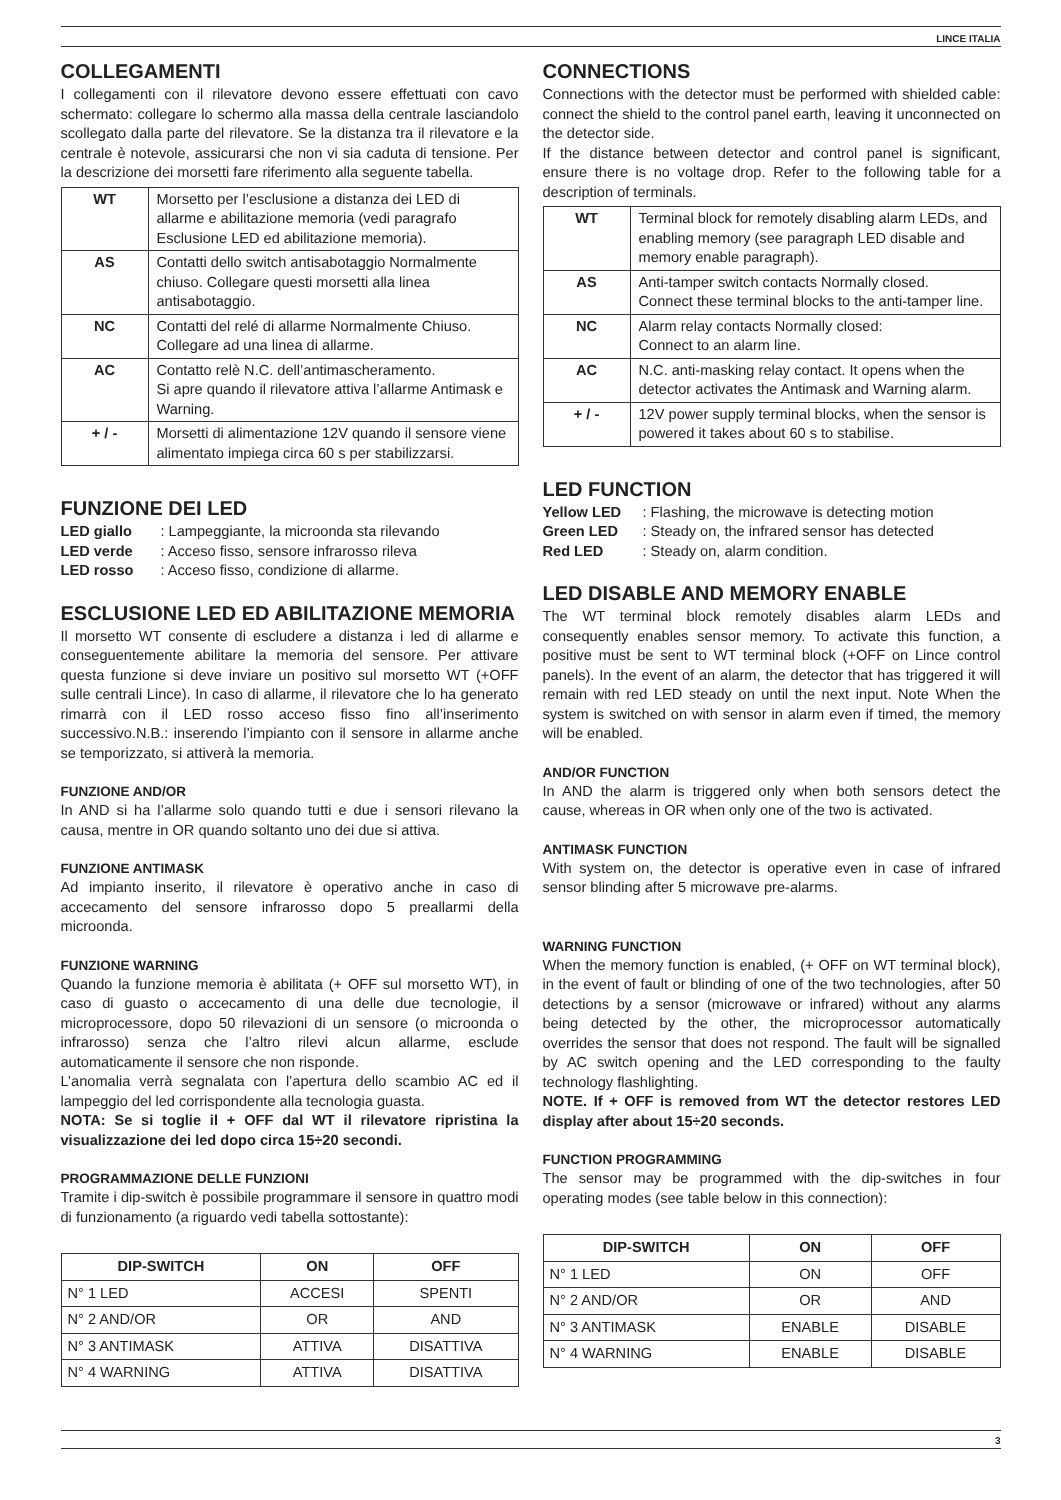LINCE ITALIA
COLLEGAMENTI
I collegamenti con il rilevatore devono essere effettuati con cavo schermato: collegare lo schermo alla massa della centrale lasciandolo scollegato dalla parte del rilevatore. Se la distanza tra il rilevatore e la centrale è notevole, assicurarsi che non vi sia caduta di tensione. Per la descrizione dei morsetti fare riferimento alla seguente tabella.
| WT | Morsetto per l’esclusione a distanza dei LED di allarme e abilitazione memoria (vedi paragrafo Esclusione LED ed abilitazione memoria). |
| AS | Contatti dello switch antisabotaggio Normalmente chiuso. Collegare questi morsetti alla linea antisabotaggio. |
| NC | Contatti del relé di allarme Normalmente Chiuso. Collegare ad una linea di allarme. |
| AC | Contatto relè N.C. dell’antimascheramento. Si apre quando il rilevatore attiva l’allarme Antimask e Warning. |
| + / - | Morsetti di alimentazione 12V quando il sensore viene alimentato impiega circa 60 s per stabilizzarsi. |
FUNZIONE DEI LED
LED giallo: Lampeggiante, la microonda sta rilevando
LED verde: Acceso fisso, sensore infrarosso rileva
LED rosso: Acceso fisso, condizione di allarme.
ESCLUSIONE LED ED ABILITAZIONE MEMORIA
Il morsetto WT consente di escludere a distanza i led di allarme e conseguentemente abilitare la memoria del sensore. Per attivare questa funzione si deve inviare un positivo sul morsetto WT (+OFF sulle centrali Lince). In caso di allarme, il rilevatore che lo ha generato rimarrà con il LED rosso acceso fisso fino all’inserimento successivo.N.B.: inserendo l’impianto con il sensore in allarme anche se temporizzato, si attiverà la memoria.
FUNZIONE AND/OR
In AND si ha l’allarme solo quando tutti e due i sensori rilevano la causa, mentre in OR quando soltanto uno dei due si attiva.
FUNZIONE ANTIMASK
Ad impianto inserito, il rilevatore è operativo anche in caso di accecamento del sensore infrarosso dopo 5 preallarmi della microonda.
FUNZIONE WARNING
Quando la funzione memoria è abilitata (+ OFF sul morsetto WT), in caso di guasto o accecamento di una delle due tecnologie, il microprocessore, dopo 50 rilevazioni di un sensore (o microonda o infrarosso) senza che l’altro rilevi alcun allarme, esclude automaticamente il sensore che non risponde.
L’anomalia verrà segnalata con l’apertura dello scambio AC ed il lampeggio del led corrispondente alla tecnologia guasta.
NOTA: Se si toglie il + OFF dal WT il rilevatore ripristina la visualizzazione dei led dopo circa 15÷20 secondi.
PROGRAMMAZIONE DELLE FUNZIONI
Tramite i dip-switch è possibile programmare il sensore in quattro modi di funzionamento (a riguardo vedi tabella sottostante):
| DIP-SWITCH | ON | OFF |
| --- | --- | --- |
| N° 1 LED | ACCESI | SPENTI |
| N° 2 AND/OR | OR | AND |
| N° 3 ANTIMASK | ATTIVA | DISATTIVA |
| N° 4 WARNING | ATTIVA | DISATTIVA |
CONNECTIONS
Connections with the detector must be performed with shielded cable: connect the shield to the control panel earth, leaving it unconnected on the detector side.
If the distance between detector and control panel is significant, ensure there is no voltage drop. Refer to the following table for a description of terminals.
| WT | Terminal block for remotely disabling alarm LEDs, and enabling memory (see paragraph LED disable and memory enable paragraph). |
| AS | Anti-tamper switch contacts Normally closed. Connect these terminal blocks to the anti-tamper line. |
| NC | Alarm relay contacts Normally closed: Connect to an alarm line. |
| AC | N.C. anti-masking relay contact. It opens when the detector activates the Antimask and Warning alarm. |
| + / - | 12V power supply terminal blocks, when the sensor is powered it takes about 60 s to stabilise. |
LED FUNCTION
Yellow LED: Flashing, the microwave is detecting motion
Green LED: Steady on, the infrared sensor has detected
Red LED: Steady on, alarm condition.
LED DISABLE AND MEMORY ENABLE
The WT terminal block remotely disables alarm LEDs and consequently enables sensor memory. To activate this function, a positive must be sent to WT terminal block (+OFF on Lince control panels). In the event of an alarm, the detector that has triggered it will remain with red LED steady on until the next input. Note When the system is switched on with sensor in alarm even if timed, the memory will be enabled.
AND/OR FUNCTION
In AND the alarm is triggered only when both sensors detect the cause, whereas in OR when only one of the two is activated.
ANTIMASK FUNCTION
With system on, the detector is operative even in case of infrared sensor blinding after 5 microwave pre-alarms.
WARNING FUNCTION
When the memory function is enabled, (+ OFF on WT terminal block), in the event of fault or blinding of one of the two technologies, after 50 detections by a sensor (microwave or infrared) without any alarms being detected by the other, the microprocessor automatically overrides the sensor that does not respond. The fault will be signalled by AC switch opening and the LED corresponding to the faulty technology flashlighting.
NOTE. If + OFF is removed from WT the detector restores LED display after about 15÷20 seconds.
FUNCTION PROGRAMMING
The sensor may be programmed with the dip-switches in four operating modes (see table below in this connection):
| DIP-SWITCH | ON | OFF |
| --- | --- | --- |
| N° 1 LED | ON | OFF |
| N° 2 AND/OR | OR | AND |
| N° 3 ANTIMASK | ENABLE | DISABLE |
| N° 4 WARNING | ENABLE | DISABLE |
3